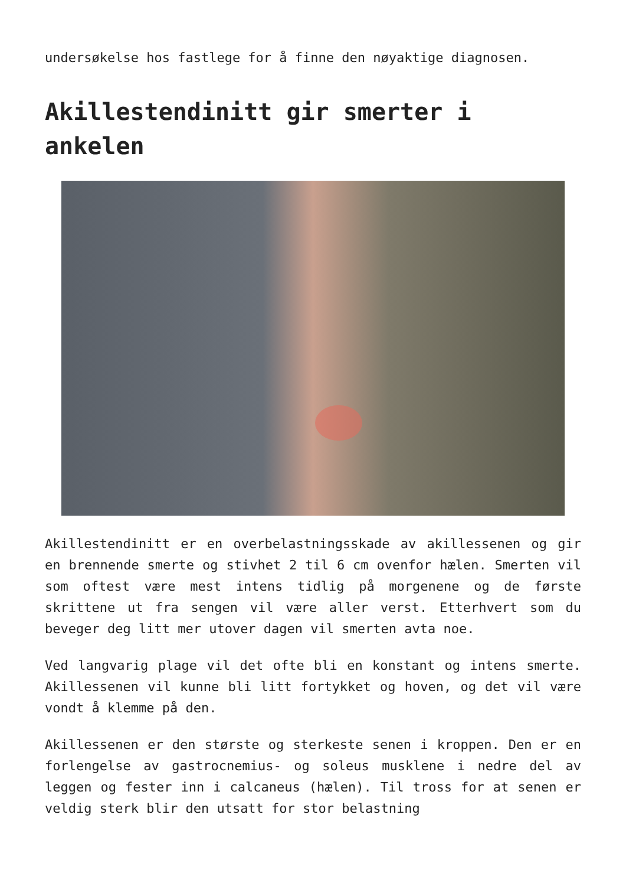undersøkelse hos fastlege for å finne den nøyaktige diagnosen.
Akillestendinitt gir smerter i ankelen
Akillestendinitt er en overbelastningsskade av akillessenen og gir en brennende smerte og stivhet 2 til 6 cm ovenfor hælen. Smerten vil som oftest være mest intens tidlig på morgenene og de første skrittene ut fra sengen vil være aller verst. Etterhvert som du beveger deg litt mer utover dagen vil smerten avta noe.
Ved langvarig plage vil det ofte bli en konstant og intens smerte. Akillessenen vil kunne bli litt fortykket og hoven, og det vil være vondt å klemme på den.
Akillessenen er den største og sterkeste senen i kroppen. Den er en forlengelse av gastrocnemius- og soleus musklene i nedre del av leggen og fester inn i calcaneus (hælen). Til tross for at senen er veldig sterk blir den utsatt for stor belastning